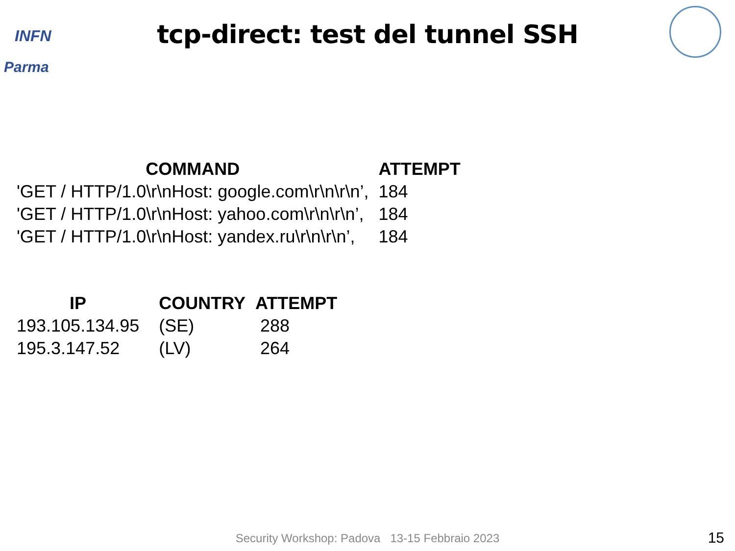INFN
Parma
tcp-direct: test del tunnel SSH
| COMMAND | ATTEMPT |
| --- | --- |
| 'GET / HTTP/1.0\r\nHost: google.com\r\n\r\n’, | 184 |
| 'GET / HTTP/1.0\r\nHost: yahoo.com\r\n\r\n’, | 184 |
| 'GET / HTTP/1.0\r\nHost: yandex.ru\r\n\r\n’, | 184 |
| IP | COUNTRY | ATTEMPT |
| --- | --- | --- |
| 193.105.134.95 | (SE) | 288 |
| 195.3.147.52 | (LV) | 264 |
Security Workshop: Padova 13-15 Febbraio 2023 15